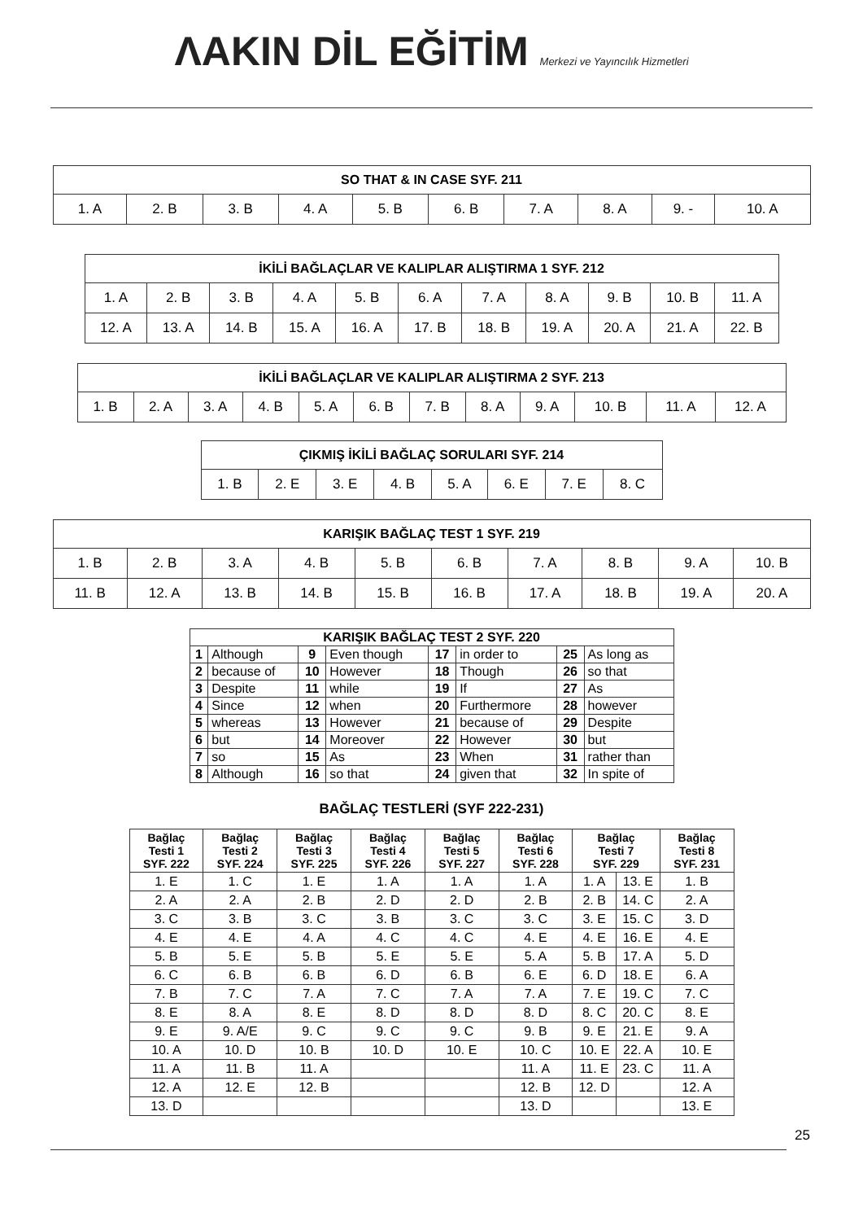ΛAKIN DİL EĞİTİM Merkezi ve Yayıncılık Hizmetleri
| SO THAT & IN CASE SYF. 211 | | | | | | | | | |
| --- | --- | --- | --- | --- | --- | --- | --- | --- | --- |
| 1. A | 2. B | 3. B | 4. A | 5. B | 6. B | 7. A | 8. A | 9. - | 10. A |
| İKİLİ BAĞLAÇLAR VE KALIPLAR ALIŞTIRMA 1 SYF. 212 | | | | | | | | | | |
| --- | --- | --- | --- | --- | --- | --- | --- | --- | --- | --- |
| 1. A | 2. B | 3. B | 4. A | 5. B | 6. A | 7. A | 8. A | 9. B | 10. B | 11. A |
| 12. A | 13. A | 14. B | 15. A | 16. A | 17. B | 18. B | 19. A | 20. A | 21. A | 22. B |
| İKİLİ BAĞLAÇLAR VE KALIPLAR ALIŞTIRMA 2 SYF. 213 | | | | | | | | | | | |
| --- | --- | --- | --- | --- | --- | --- | --- | --- | --- | --- | --- |
| 1. B | 2. A | 3. A | 4. B | 5. A | 6. B | 7. B | 8. A | 9. A | 10. B | 11. A | 12. A |
| ÇIKMIŞ İKİLİ BAĞLAÇ SORULARI SYF. 214 | | | | | | | |
| --- | --- | --- | --- | --- | --- | --- | --- |
| 1. B | 2. E | 3. E | 4. B | 5. A | 6. E | 7. E | 8. C |
| KARIŞIK BAĞLAÇ TEST 1 SYF. 219 | | | | | | | | | |
| --- | --- | --- | --- | --- | --- | --- | --- | --- | --- |
| 1. B | 2. B | 3. A | 4. B | 5. B | 6. B | 7. A | 8. B | 9. A | 10. B |
| 11. B | 12. A | 13. B | 14. B | 15. B | 16. B | 17. A | 18. B | 19. A | 20. A |
| KARIŞIK BAĞLAÇ TEST 2 SYF. 220 | | | | | | | |
| --- | --- | --- | --- | --- | --- | --- | --- |
| 1 | Although | 9 | Even though | 17 | in order to | 25 | As long as |
| 2 | because of | 10 | However | 18 | Though | 26 | so that |
| 3 | Despite | 11 | while | 19 | If | 27 | As |
| 4 | Since | 12 | when | 20 | Furthermore | 28 | however |
| 5 | whereas | 13 | However | 21 | because of | 29 | Despite |
| 6 | but | 14 | Moreover | 22 | However | 30 | but |
| 7 | so | 15 | As | 23 | When | 31 | rather than |
| 8 | Although | 16 | so that | 24 | given that | 32 | In spite of |
BAĞLAÇ TESTLERİ (SYF 222-231)
| Bağlaç Testi 1 SYF. 222 | Bağlaç Testi 2 SYF. 224 | Bağlaç Testi 3 SYF. 225 | Bağlaç Testi 4 SYF. 226 | Bağlaç Testi 5 SYF. 227 | Bağlaç Testi 6 SYF. 228 | Bağlaç Testi 7 SYF. 229 | | Bağlaç Testi 8 SYF. 231 |
| --- | --- | --- | --- | --- | --- | --- | --- | --- |
| 1. E | 1. C | 1. E | 1. A | 1. A | 1. A | 1. A | 13. E | 1. B |
| 2. A | 2. A | 2. B | 2. D | 2. D | 2. B | 2. B | 14. C | 2. A |
| 3. C | 3. B | 3. C | 3. B | 3. C | 3. C | 3. E | 15. C | 3. D |
| 4. E | 4. E | 4. A | 4. C | 4. C | 4. E | 4. E | 16. E | 4. E |
| 5. B | 5. E | 5. B | 5. E | 5. E | 5. A | 5. B | 17. A | 5. D |
| 6. C | 6. B | 6. B | 6. D | 6. B | 6. E | 6. D | 18. E | 6. A |
| 7. B | 7. C | 7. A | 7. C | 7. A | 7. A | 7. E | 19. C | 7. C |
| 8. E | 8. A | 8. E | 8. D | 8. D | 8. D | 8. C | 20. C | 8. E |
| 9. E | 9. A/E | 9. C | 9. C | 9. C | 9. B | 9. E | 21. E | 9. A |
| 10. A | 10. D | 10. B | 10. D | 10. E | 10. C | 10. E | 22. A | 10. E |
| 11. A | 11. B | 11. A | | | 11. A | 11. E | 23. C | 11. A |
| 12. A | 12. E | 12. B | | | 12. B | 12. D | | 12. A |
| 13. D | | | | | 13. D | | | 13. E |
25